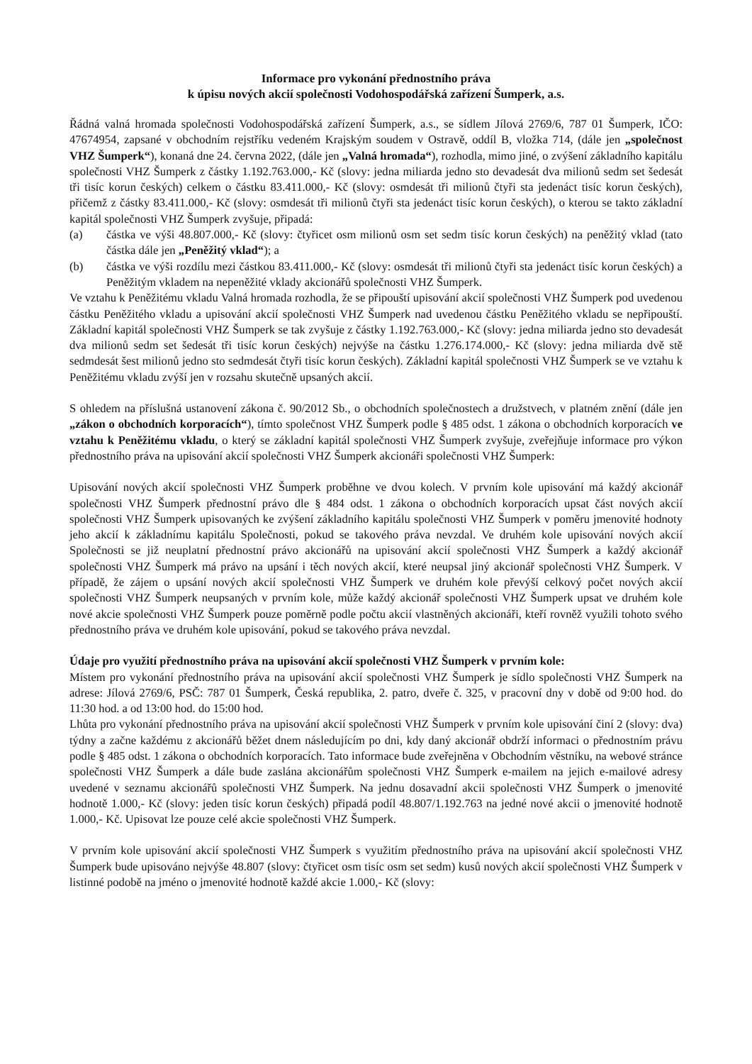Informace pro vykonání přednostního práva
k úpisu nových akcií společnosti Vodohospodářská zařízení Šumperk, a.s.
Řádná valná hromada společnosti Vodohospodářská zařízení Šumperk, a.s., se sídlem Jílová 2769/6, 787 01 Šumperk, IČO: 47674954, zapsané v obchodním rejstříku vedeném Krajským soudem v Ostravě, oddíl B, vložka 714, (dále jen „společnost VHZ Šumperk“), konaná dne 24. června 2022, (dále jen „Valná hromada“), rozhodla, mimo jiné, o zvýšení základního kapitálu společnosti VHZ Šumperk z částky 1.192.763.000,- Kč (slovy: jedna miliarda jedno sto devadesát dva milionů sedm set šedesát tři tisíc korun českých) celkem o částku 83.411.000,- Kč (slovy: osmdesát tři milionů čtyři sta jedenáct tisíc korun českých), přičemž z částky 83.411.000,- Kč (slovy: osmdesát tři milionů čtyři sta jedenáct tisíc korun českých), o kterou se takto základní kapitál společnosti VHZ Šumperk zvyšuje, připadá:
(a) částka ve výši 48.807.000,- Kč (slovy: čtyřicet osm milionů osm set sedm tisíc korun českých) na peněžitý vklad (tato částka dále jen „Peněžitý vklad“); a
(b) částka ve výši rozdílu mezi částkou 83.411.000,- Kč (slovy: osmdesát tři milionů čtyři sta jedenáct tisíc korun českých) a Peněžitým vkladem na nepeněžité vklady akcionářů společnosti VHZ Šumperk.
Ve vztahu k Peněžitému vkladu Valná hromada rozhodla, že se připouští upisování akcií společnosti VHZ Šumperk pod uvedenou částku Peněžitého vkladu a upisování akcií společnosti VHZ Šumperk nad uvedenou částku Peněžitého vkladu se nepřipouští. Základní kapitál společnosti VHZ Šumperk se tak zvyšuje z částky 1.192.763.000,- Kč (slovy: jedna miliarda jedno sto devadesát dva milionů sedm set šedesát tři tisíc korun českých) nejvýše na částku 1.276.174.000,- Kč (slovy: jedna miliarda dvě stě sedmdesát šest milionů jedno sto sedmdesát čtyři tisíc korun českých). Základní kapitál společnosti VHZ Šumperk se ve vztahu k Peněžitému vkladu zvýší jen v rozsahu skutečně upsaných akcií.
S ohledem na příslušná ustanovení zákona č. 90/2012 Sb., o obchodních společnostech a družstvech, v platném znění (dále jen „zákon o obchodních korporacích“), tímto společnost VHZ Šumperk podle § 485 odst. 1 zákona o obchodních korporacích ve vztahu k Peněžitému vkladu, o který se základní kapitál společnosti VHZ Šumperk zvyšuje, zveřejňuje informace pro výkon přednostního práva na upisování akcií společnosti VHZ Šumperk akcionáři společnosti VHZ Šumperk:
Upisování nových akcií společnosti VHZ Šumperk proběhne ve dvou kolech. V prvním kole upisování má každý akcionář společnosti VHZ Šumperk přednostní právo dle § 484 odst. 1 zákona o obchodních korporacích upsat část nových akcií společnosti VHZ Šumperk upisovaných ke zvýšení základního kapitálu společnosti VHZ Šumperk v poměru jmenovité hodnoty jeho akcií k základnímu kapitálu Společnosti, pokud se takového práva nevzdal. Ve druhém kole upisování nových akcií Společnosti se již neuplatní přednostní právo akcionářů na upisování akcií společnosti VHZ Šumperk a každý akcionář společnosti VHZ Šumperk má právo na upsání i těch nových akcií, které neupsal jiný akcionář společnosti VHZ Šumperk. V případě, že zájem o upsání nových akcií společnosti VHZ Šumperk ve druhém kole převýší celkový počet nových akcií společnosti VHZ Šumperk neupsaných v prvním kole, může každý akcionář společnosti VHZ Šumperk upsat ve druhém kole nové akcie společnosti VHZ Šumperk pouze poměrně podle počtu akcií vlastněných akcionáři, kteří rovněž využili tohoto svého přednostního práva ve druhém kole upisování, pokud se takového práva nevzdal.
Údaje pro využití přednostního práva na upisování akcií společnosti VHZ Šumperk v prvním kole:
Místem pro vykonání přednostního práva na upisování akcií společnosti VHZ Šumperk je sídlo společnosti VHZ Šumperk na adrese: Jílová 2769/6, PSČ: 787 01 Šumperk, Česká republika, 2. patro, dveře č. 325, v pracovní dny v době od 9:00 hod. do 11:30 hod. a od 13:00 hod. do 15:00 hod.
Lhůta pro vykonání přednostního práva na upisování akcií společnosti VHZ Šumperk v prvním kole upisování činí 2 (slovy: dva) týdny a začne každému z akcionářů běžet dnem následujícím po dni, kdy daný akcionář obdrží informaci o přednostním právu podle § 485 odst. 1 zákona o obchodních korporacích. Tato informace bude zveřejněna v Obchodním věstníku, na webové stránce společnosti VHZ Šumperk a dále bude zaslána akcionářům společnosti VHZ Šumperk e-mailem na jejich e-mailové adresy uvedené v seznamu akcionářů společnosti VHZ Šumperk. Na jednu dosavadní akcii společnosti VHZ Šumperk o jmenovité hodnotě 1.000,- Kč (slovy: jeden tisíc korun českých) připadá podíl 48.807/1.192.763 na jedné nové akcii o jmenovité hodnotě 1.000,- Kč. Upisovat lze pouze celé akcie společnosti VHZ Šumperk.
V prvním kole upisování akcií společnosti VHZ Šumperk s využitím přednostního práva na upisování akcií společnosti VHZ Šumperk bude upisováno nejvýše 48.807 (slovy: čtyřicet osm tisíc osm set sedm) kusů nových akcií společnosti VHZ Šumperk v listinné podobě na jméno o jmenovité hodnotě každé akcie 1.000,- Kč (slovy: